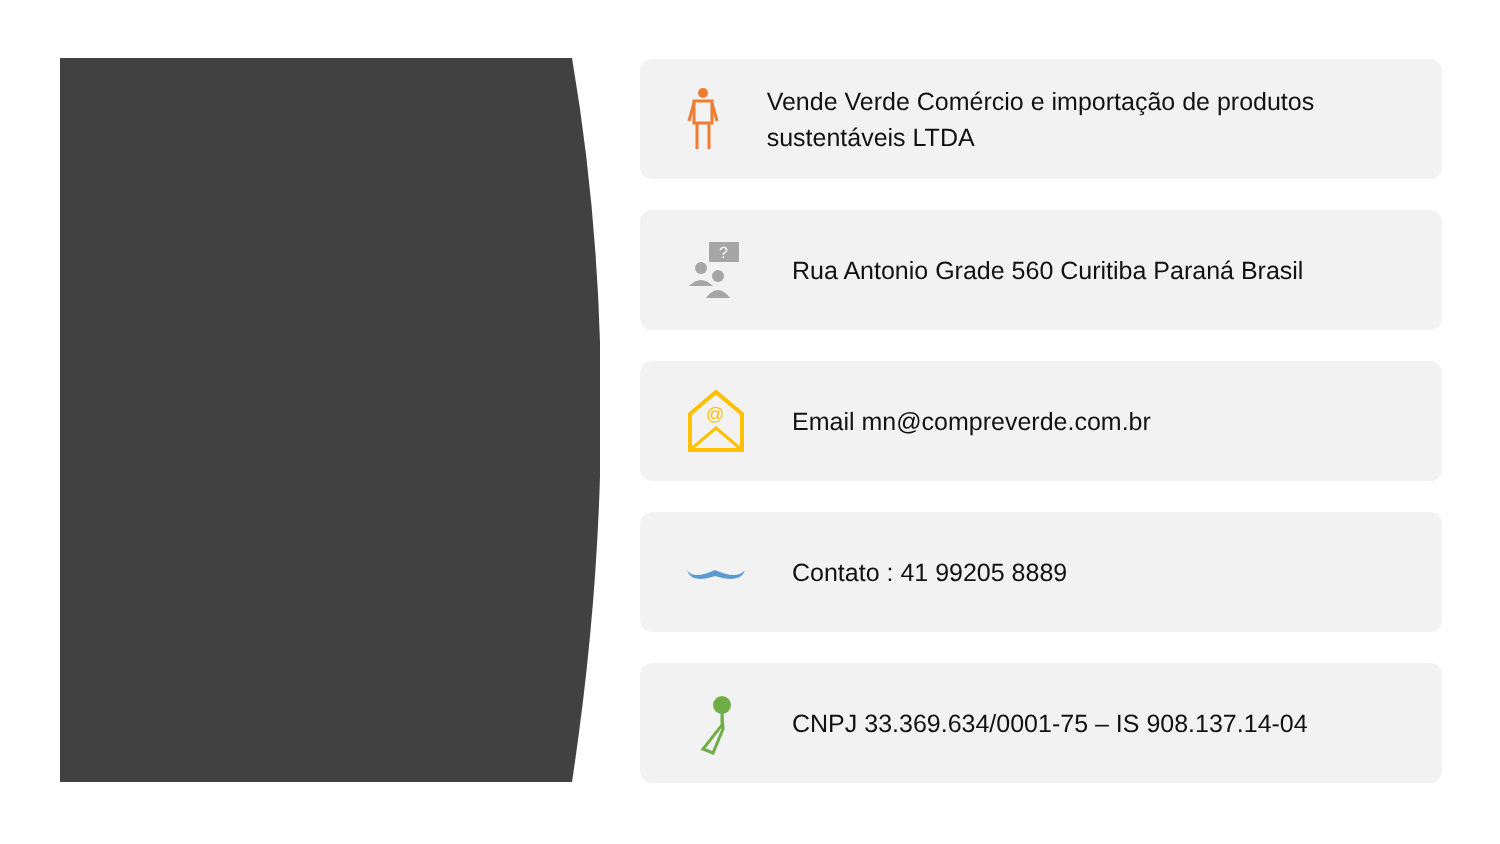Vende Verde Comércio e importação de produtos sustentáveis LTDA
?
Rua Antonio Grade 560 Curitiba Paraná Brasil
@
Email mn@compreverde.com.br
Contato : 41 99205 8889
CNPJ 33.369.634/0001-75 – IS 908.137.14-04